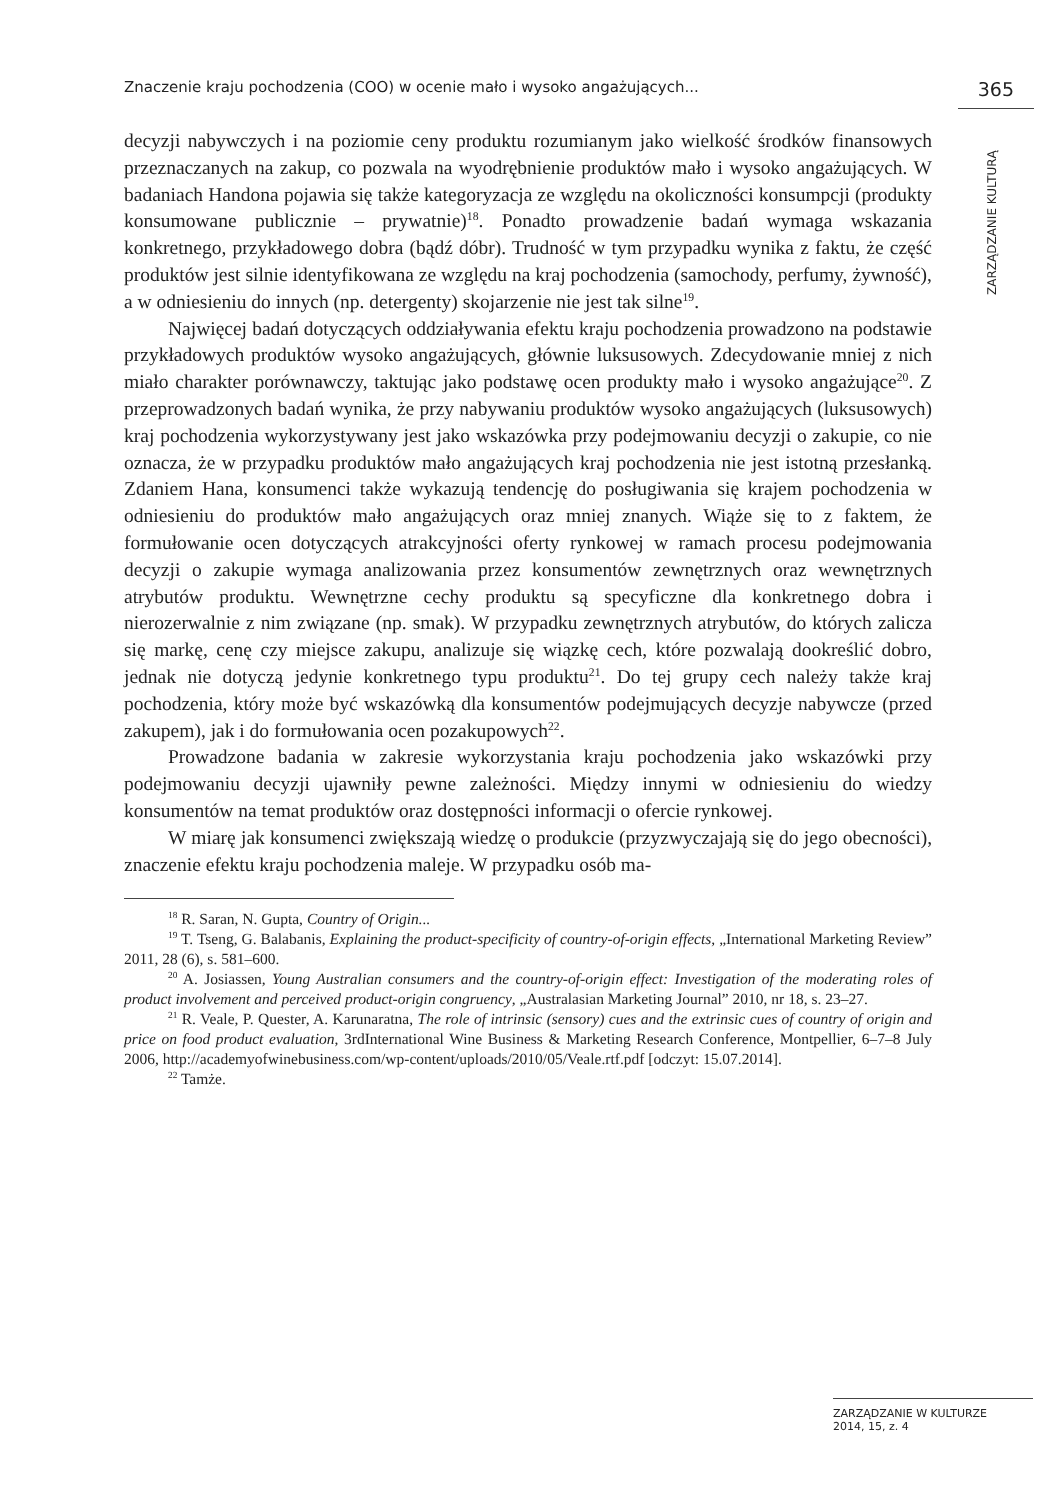Znaczenie kraju pochodzenia (COO) w ocenie mało i wysoko angażujących... 365
ZARZĄDZANIE KULTURĄ
decyzji nabywczych i na poziomie ceny produktu rozumianym jako wielkość środków finansowych przeznaczanych na zakup, co pozwala na wyodrębnienie produktów mało i wysoko angażujących. W badaniach Handona pojawia się także kategoryzacja ze względu na okoliczności konsumpcji (produkty konsumowane publicznie – prywatnie)<sup>18</sup>. Ponadto prowadzenie badań wymaga wskazania konkretnego, przykładowego dobra (bądź dóbr). Trudność w tym przypadku wynika z faktu, że część produktów jest silnie identyfikowana ze względu na kraj pochodzenia (samochody, perfumy, żywność), a w odniesieniu do innych (np. detergenty) skojarzenie nie jest tak silne<sup>19</sup>.
Najwięcej badań dotyczących oddziaływania efektu kraju pochodzenia prowadzono na podstawie przykładowych produktów wysoko angażujących, głównie luksusowych. Zdecydowanie mniej z nich miało charakter porównawczy, taktując jako podstawę ocen produkty mało i wysoko angażujące<sup>20</sup>. Z przeprowadzonych badań wynika, że przy nabywaniu produktów wysoko angażujących (luksusowych) kraj pochodzenia wykorzystywany jest jako wskazówka przy podejmowaniu decyzji o zakupie, co nie oznacza, że w przypadku produktów mało angażujących kraj pochodzenia nie jest istotną przesłanką. Zdaniem Hana, konsumenci także wykazują tendencję do posługiwania się krajem pochodzenia w odniesieniu do produktów mało angażujących oraz mniej znanych. Wiąże się to z faktem, że formułowanie ocen dotyczących atrakcyjności oferty rynkowej w ramach procesu podejmowania decyzji o zakupie wymaga analizowania przez konsumentów zewnętrznych oraz wewnętrznych atrybutów produktu. Wewnętrzne cechy produktu są specyficzne dla konkretnego dobra i nierozerwalnie z nim związane (np. smak). W przypadku zewnętrznych atrybutów, do których zalicza się markę, cenę czy miejsce zakupu, analizuje się wiązkę cech, które pozwalają dookreślić dobro, jednak nie dotyczą jedynie konkretnego typu produktu<sup>21</sup>. Do tej grupy cech należy także kraj pochodzenia, który może być wskazówką dla konsumentów podejmujących decyzje nabywcze (przed zakupem), jak i do formułowania ocen pozakupowych<sup>22</sup>.
Prowadzone badania w zakresie wykorzystania kraju pochodzenia jako wskazówki przy podejmowaniu decyzji ujawniły pewne zależności. Między innymi w odniesieniu do wiedzy konsumentów na temat produktów oraz dostępności informacji o ofercie rynkowej.
W miarę jak konsumenci zwiększają wiedzę o produkcie (przyzwyczajają się do jego obecności), znaczenie efektu kraju pochodzenia maleje. W przypadku osób ma-
<sup>18</sup> R. Saran, N. Gupta, Country of Origin...
<sup>19</sup> T. Tseng, G. Balabanis, Explaining the product-specificity of country-of-origin effects, „International Marketing Review” 2011, 28 (6), s. 581–600.
<sup>20</sup> A. Josiassen, Young Australian consumers and the country-of-origin effect: Investigation of the moderating roles of product involvement and perceived product-origin congruency, „Australasian Marketing Journal” 2010, nr 18, s. 23–27.
<sup>21</sup> R. Veale, P. Quester, A. Karunaratna, The role of intrinsic (sensory) cues and the extrinsic cues of country of origin and price on food product evaluation, 3rdInternational Wine Business & Marketing Research Conference, Montpellier, 6–7–8 July 2006, http://academyofwinebusiness.com/wp-content/uploads/2010/05/Veale.rtf.pdf [odczyt: 15.07.2014].
<sup>22</sup> Tamże.
ZARZĄDZANIE W KULTURZE
2014, 15, z. 4